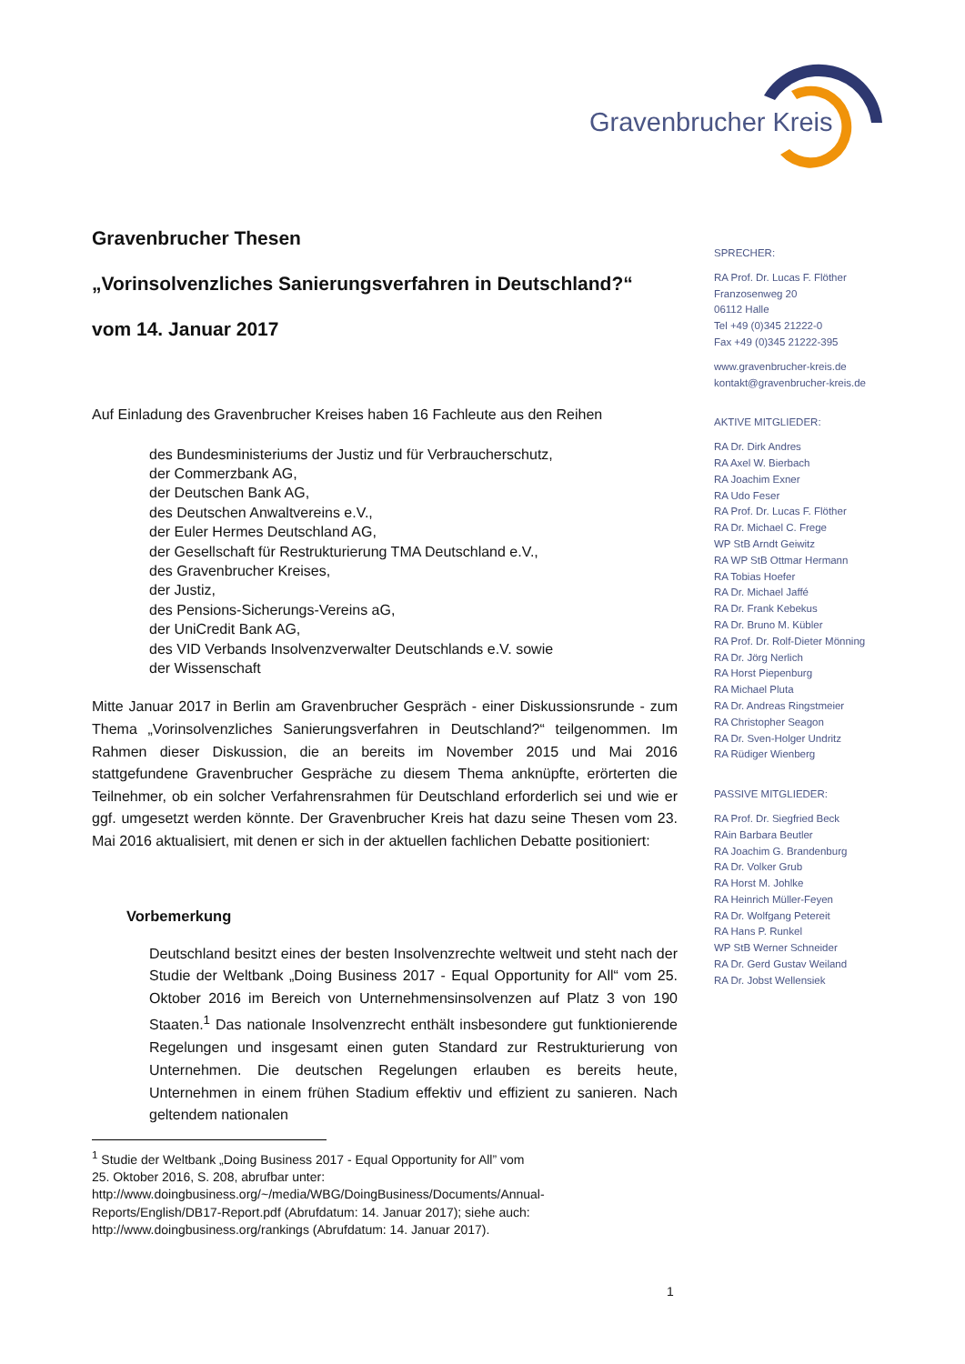Gravenbrucher Kreis
Gravenbrucher Thesen
„Vorinsolvenzliches Sanierungsverfahren in Deutschland?“
vom 14. Januar 2017
Auf Einladung des Gravenbrucher Kreises haben 16 Fachleute aus den Reihen
des Bundesministeriums der Justiz und für Verbraucherschutz,
der Commerzbank AG,
der Deutschen Bank AG,
des Deutschen Anwaltvereins e.V.,
der Euler Hermes Deutschland AG,
der Gesellschaft für Restrukturierung TMA Deutschland e.V.,
des Gravenbrucher Kreises,
der Justiz,
des Pensions-Sicherungs-Vereins aG,
der UniCredit Bank AG,
des VID Verbands Insolvenzverwalter Deutschlands e.V. sowie
der Wissenschaft
Mitte Januar 2017 in Berlin am Gravenbrucher Gespräch - einer Diskussionsrunde - zum Thema „Vorinsolvenzliches Sanierungsverfahren in Deutschland?“ teilgenommen. Im Rahmen dieser Diskussion, die an bereits im November 2015 und Mai 2016 stattgefundene Gravenbrucher Gespräche zu diesem Thema anknüpfte, erörterten die Teilnehmer, ob ein solcher Verfahrensrahmen für Deutschland erforderlich sei und wie er ggf. umgesetzt werden könnte. Der Gravenbrucher Kreis hat dazu seine Thesen vom 23. Mai 2016 aktualisiert, mit denen er sich in der aktuellen fachlichen Debatte positioniert:
Vorbemerkung
Deutschland besitzt eines der besten Insolvenzrechte weltweit und steht nach der Studie der Weltbank „Doing Business 2017 - Equal Opportunity for All“ vom 25. Oktober 2016 im Bereich von Unternehmensinsolvenzen auf Platz 3 von 190 Staaten.<sup>1</sup> Das nationale Insolvenzrecht enthält insbesondere gut funktionierende Regelungen und insgesamt einen guten Standard zur Restrukturierung von Unternehmen. Die deutschen Regelungen erlauben es bereits heute, Unternehmen in einem frühen Stadium effektiv und effizient zu sanieren. Nach geltendem nationalen
<sup>1</sup> Studie der Weltbank „Doing Business 2017 - Equal Opportunity for All” vom
25. Oktober 2016, S. 208, abrufbar unter:
http://www.doingbusiness.org/~/media/WBG/DoingBusiness/Documents/Annual-
Reports/English/DB17-Report.pdf (Abrufdatum: 14. Januar 2017); siehe auch:
http://www.doingbusiness.org/rankings (Abrufdatum: 14. Januar 2017).
SPRECHER:
RA Prof. Dr. Lucas F. Flöther
Franzosenweg 20
06112 Halle
Tel +49 (0)345 21222-0
Fax +49 (0)345 21222-395
www.gravenbrucher-kreis.de
kontakt@gravenbrucher-kreis.de
AKTIVE MITGLIEDER:
RA Dr. Dirk Andres
RA Axel W. Bierbach
RA Joachim Exner
RA Udo Feser
RA Prof. Dr. Lucas F. Flöther
RA Dr. Michael C. Frege
WP StB Arndt Geiwitz
RA WP StB Ottmar Hermann
RA Tobias Hoefer
RA Dr. Michael Jaffé
RA Dr. Frank Kebekus
RA Dr. Bruno M. Kübler
RA Prof. Dr. Rolf-Dieter Mönning
RA Dr. Jörg Nerlich
RA Horst Piepenburg
RA Michael Pluta
RA Dr. Andreas Ringstmeier
RA Christopher Seagon
RA Dr. Sven-Holger Undritz
RA Rüdiger Wienberg
PASSIVE MITGLIEDER:
RA Prof. Dr. Siegfried Beck
RAin Barbara Beutler
RA Joachim G. Brandenburg
RA Dr. Volker Grub
RA Horst M. Johlke
RA Heinrich Müller-Feyen
RA Dr. Wolfgang Petereit
RA Hans P. Runkel
WP StB Werner Schneider
RA Dr. Gerd Gustav Weiland
RA Dr. Jobst Wellensiek
1